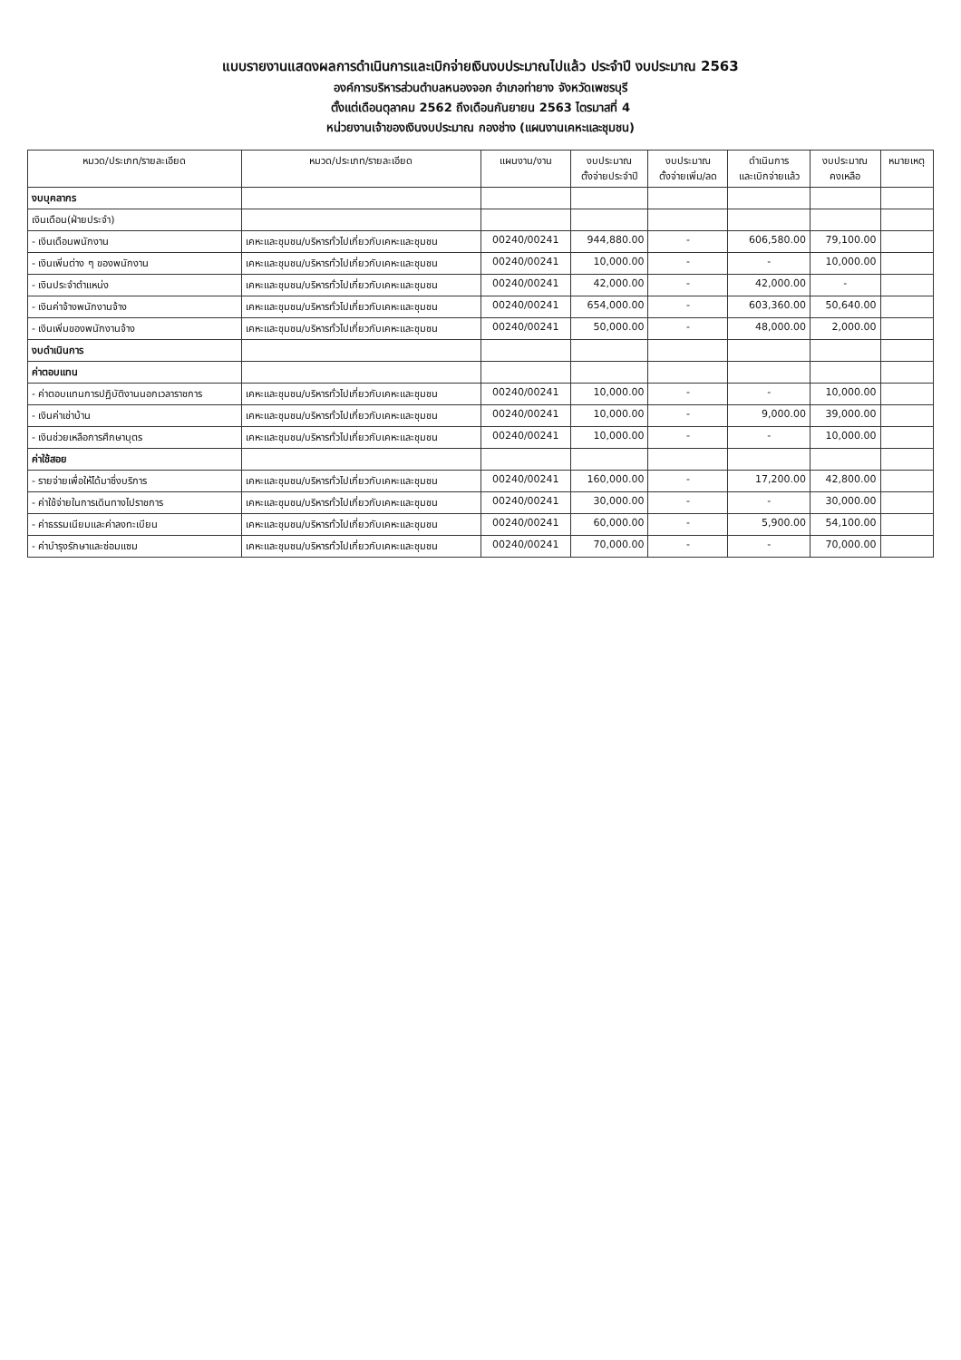แบบรายงานแสดงผลการดำเนินการและเบิกจ่ายเงินงบประมาณไปแล้ว ประจำปี งบประมาณ 2563
องค์การบริหารส่วนตำบลหนองจอก อำเภอท่ายาง จังหวัดเพชรบุรี
ตั้งแต่เดือนตุลาคม 2562 ถึงเดือนกันยายน 2563 ไตรมาสที่ 4
หน่วยงานเจ้าของเงินงบประมาณ กองช่าง (แผนงานเคหะและชุมชน)
| หมวด/ประเภท/รายละเอียด | หมวด/ประเภท/รายละเอียด | แผนงาน/งาน | งบประมาณ ตั้งจ่ายประจำปี | งบประมาณ ตั้งจ่ายเพิ่ม/ลด | ดำเนินการ และเบิกจ่ายแล้ว | งบประมาณ คงเหลือ | หมายเหตุ |
| --- | --- | --- | --- | --- | --- | --- | --- |
| งบบุคลากร | | | | | | | |
| เงินเดือน(ฝ่ายประจำ) | | | | | | | |
| - เงินเดือนพนักงาน | เคหะและชุมชน/บริหารทั่วไปเกี่ยวกับเคหะและชุมชน | 00240/00241 | 944,880.00 | - | 606,580.00 | 79,100.00 | |
| - เงินเพิ่มต่าง ๆ ของพนักงาน | เคหะและชุมชน/บริหารทั่วไปเกี่ยวกับเคหะและชุมชน | 00240/00241 | 10,000.00 | - | - | 10,000.00 | |
| - เงินประจำตำแหน่ง | เคหะและชุมชน/บริหารทั่วไปเกี่ยวกับเคหะและชุมชน | 00240/00241 | 42,000.00 | - | 42,000.00 | - | |
| - เงินค่าจ้างพนักงานจ้าง | เคหะและชุมชน/บริหารทั่วไปเกี่ยวกับเคหะและชุมชน | 00240/00241 | 654,000.00 | - | 603,360.00 | 50,640.00 | |
| - เงินเพิ่มของพนักงานจ้าง | เคหะและชุมชน/บริหารทั่วไปเกี่ยวกับเคหะและชุมชน | 00240/00241 | 50,000.00 | - | 48,000.00 | 2,000.00 | |
| งบดำเนินการ | | | | | | | |
| ค่าตอบแทน | | | | | | | |
| - ค่าตอบแทนการปฏิบัติงานนอกเวลาราชการ | เคหะและชุมชน/บริหารทั่วไปเกี่ยวกับเคหะและชุมชน | 00240/00241 | 10,000.00 | - | - | 10,000.00 | |
| - เงินค่าเช่าบ้าน | เคหะและชุมชน/บริหารทั่วไปเกี่ยวกับเคหะและชุมชน | 00240/00241 | 10,000.00 | - | 9,000.00 | 39,000.00 | |
| - เงินช่วยเหลือการศึกษาบุตร | เคหะและชุมชน/บริหารทั่วไปเกี่ยวกับเคหะและชุมชน | 00240/00241 | 10,000.00 | - | - | 10,000.00 | |
| ค่าใช้สอย | | | | | | | |
| - รายจ่ายเพื่อให้ได้มาซึ่งบริการ | เคหะและชุมชน/บริหารทั่วไปเกี่ยวกับเคหะและชุมชน | 00240/00241 | 160,000.00 | - | 17,200.00 | 42,800.00 | |
| - ค่าใช้จ่ายในการเดินทางไปราชการ | เคหะและชุมชน/บริหารทั่วไปเกี่ยวกับเคหะและชุมชน | 00240/00241 | 30,000.00 | - | - | 30,000.00 | |
| - ค่าธรรมเนียมและค่าลงทะเบียน | เคหะและชุมชน/บริหารทั่วไปเกี่ยวกับเคหะและชุมชน | 00240/00241 | 60,000.00 | - | 5,900.00 | 54,100.00 | |
| - ค่าบำรุงรักษาและซ่อมแซม | เคหะและชุมชน/บริหารทั่วไปเกี่ยวกับเคหะและชุมชน | 00240/00241 | 70,000.00 | - | - | 70,000.00 | |